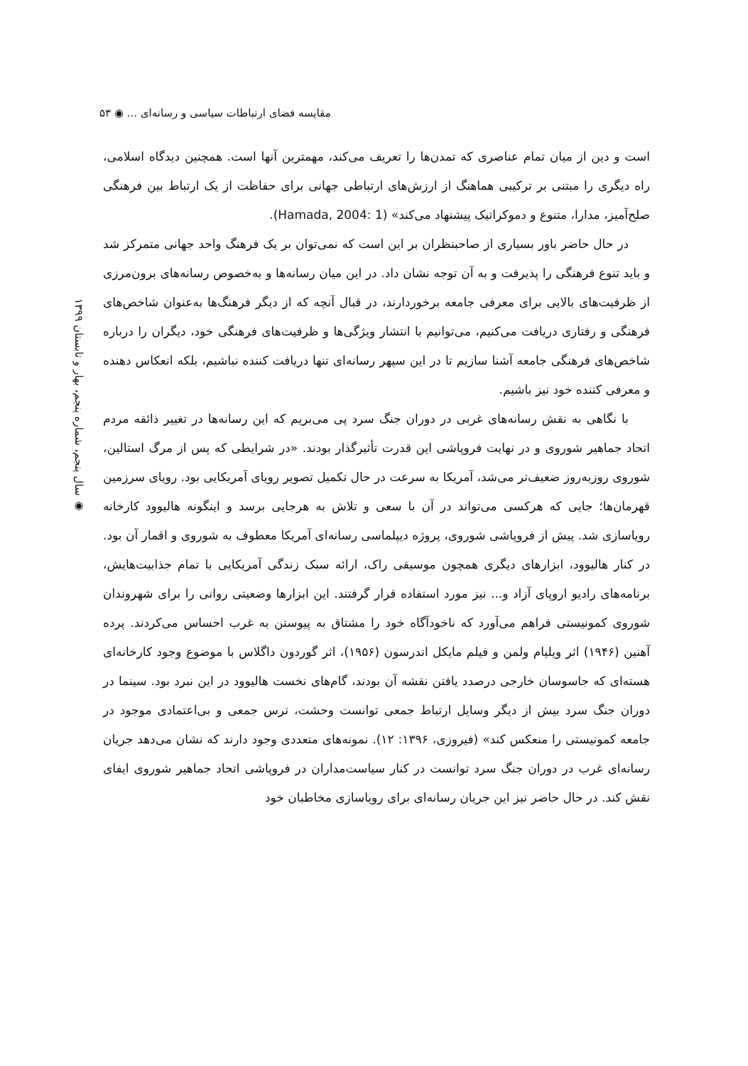مقایسه فضای ارتباطات سیاسی و رسانه‌ای ... ◉ ۵۳
◉ سال پنجم، شماره پنجم، بهار و تابستان ۱۳۹۹
است و دین از میان تمام عناصری که تمدن‌ها را تعریف می‌کند، مهمترین آنها است. همچنین دیدگاه اسلامی، راه دیگری را مبتنی بر ترکیبی هماهنگ از ارزش‌های ارتباطی جهانی برای حفاظت از یک ارتباط بین فرهنگی صلح‌آمیز، مدارا، متنوع و دموکراتیک پیشنهاد می‌کند» (Hamada, 2004: 1).
در حال حاضر باور بسیاری از صاحبنظران بر این است که نمی‌توان بر یک فرهنگ واحد جهانی متمرکز شد و باید تنوع فرهنگی را پذیرفت و به آن توجه نشان داد. در این میان رسانه‌ها و به‌خصوص رسانه‌های برون‌مرزی از ظرفیت‌های بالایی برای معرفی جامعه برخوردارند، در قبال آنچه که از دیگر فرهنگ‌ها به‌عنوان شاخص‌های فرهنگی و رفتاری دریافت می‌کنیم، می‌توانیم با انتشار ویژگی‌ها و ظرفیت‌های فرهنگی خود، دیگران را درباره شاخص‌های فرهنگی جامعه آشنا سازیم تا در این سپهر رسانه‌ای تنها دریافت کننده نباشیم، بلکه انعکاس دهنده و معرفی کننده خود نیز باشیم.
با نگاهی به نقش رسانه‌های غربی در دوران جنگ سرد پی می‌بریم که این رسانه‌ها در تغییر ذائقه مردم اتحاد جماهیر شوروی و در نهایت فروپاشی این قدرت تأثیرگذار بودند. «در شرایطی که پس از مرگ استالین، شوروی روزبه‌روز ضعیف‌تر می‌شد، آمریکا به سرعت در حال تکمیل تصویر رویای آمریکایی بود. رویای سرزمین قهرمان‌ها؛ جایی که هرکسی می‌تواند در آن با سعی و تلاش به هرجایی برسد و اینگونه هالیوود کارخانه رویاسازی شد. پیش از فروپاشی شوروی، پروژه دیپلماسی رسانه‌ای آمریکا معطوف به شوروی و اقمار آن بود. در کنار هالیوود، ابزارهای دیگری همچون موسیقی راک، ارائه سبک زندگی آمریکایی با تمام جذابیت‌هایش، برنامه‌های رادیو اروپای آزاد و... نیز مورد استفاده قرار گرفتند. این ابزارها وضعیتی روانی را برای شهروندان شوروی کمونیستی فراهم می‌آورد که ناخودآگاه خود را مشتاق به پیوستن به غرب احساس می‌کردند. پرده آهنین (۱۹۴۶) اثر ویلیام ولمن و فیلم مایکل اندرسون (۱۹۵۶)، اثر گوردون داگلاس با موضوع وجود کارخانه‌ای هسته‌ای که جاسوسان خارجی درصدد یافتن نقشه آن بودند، گام‌های نخست هالیوود در این نبرد بود. سینما در دوران جنگ سرد بیش از دیگر وسایل ارتباط جمعی توانست وحشت، ترس جمعی و بی‌اعتمادی موجود در جامعه کمونیستی را منعکس کند» (فیروزی، ۱۳۹۶: ۱۲). نمونه‌های متعددی وجود دارند که نشان می‌دهد جریان رسانه‌ای غرب در دوران جنگ سرد توانست در کنار سیاست‌مداران در فروپاشی اتحاد جماهیر شوروی ایفای نقش کند. در حال حاضر نیز این جریان رسانه‌ای برای رویاسازی مخاطبان خود